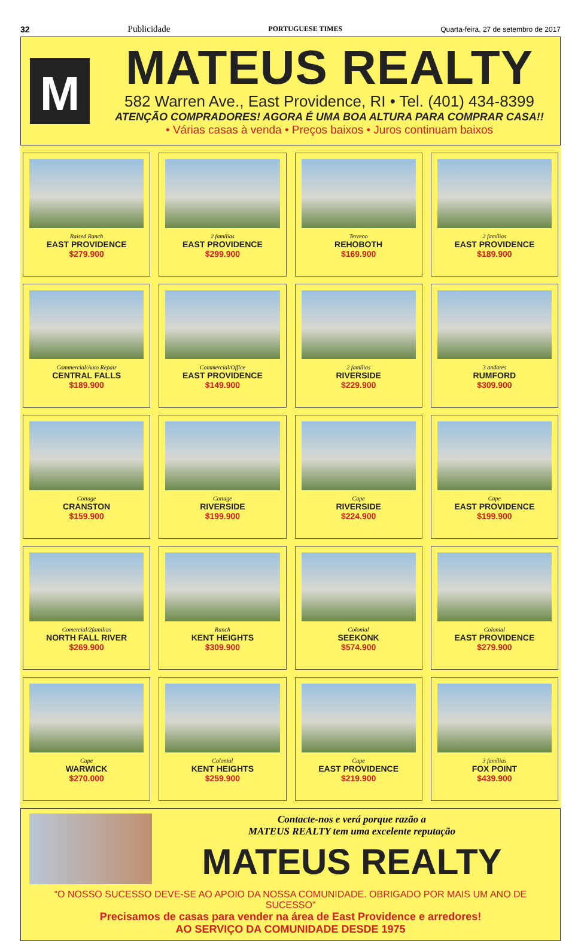32 Publicidade PORTUGUESE TIMES Quarta-feira, 27 de setembro de 2017
M
MATEUS REALTY
582 Warren Ave., East Providence, RI • Tel. (401) 434-8399
ATENÇÃO COMPRADORES! AGORA É UMA BOA ALTURA PARA COMPRAR CASA!!
• Várias casas à venda • Preços baixos • Juros continuam baixos
Raised Ranch
EAST PROVIDENCE
$279.900
2 famílias
EAST PROVIDENCE
$299.900
Terreno
REHOBOTH
$169.900
2 famílias
EAST PROVIDENCE
$189.900
Commercial/Auto Repair
CENTRAL FALLS
$189.900
Commercial/Office
EAST PROVIDENCE
$149.900
2 famílias
RIVERSIDE
$229.900
3 andares
RUMFORD
$309.900
Cottage
CRANSTON
$159.900
Cottage
RIVERSIDE
$199.900
Cape
RIVERSIDE
$224.900
Cape
EAST PROVIDENCE
$199.900
Comercial/2familias
NORTH FALL RIVER
$269.900
Ranch
KENT HEIGHTS
$309.900
Colonial
SEEKONK
$574.900
Colonial
EAST PROVIDENCE
$279.900
Cape
WARWICK
$270.000
Colonial
KENT HEIGHTS
$259.900
Cape
EAST PROVIDENCE
$219.900
3 famílias
FOX POINT
$439.900
Contacte-nos e verá porque razão a
MATEUS REALTY tem uma excelente reputação
MATEUS REALTY
“O NOSSO SUCESSO DEVE-SE AO APOIO DA NOSSA COMUNIDADE. OBRIGADO POR MAIS UM ANO DE SUCESSO”
Precisamos de casas para vender na área de East Providence e arredores!
AO SERVIÇO DA COMUNIDADE DESDE 1975